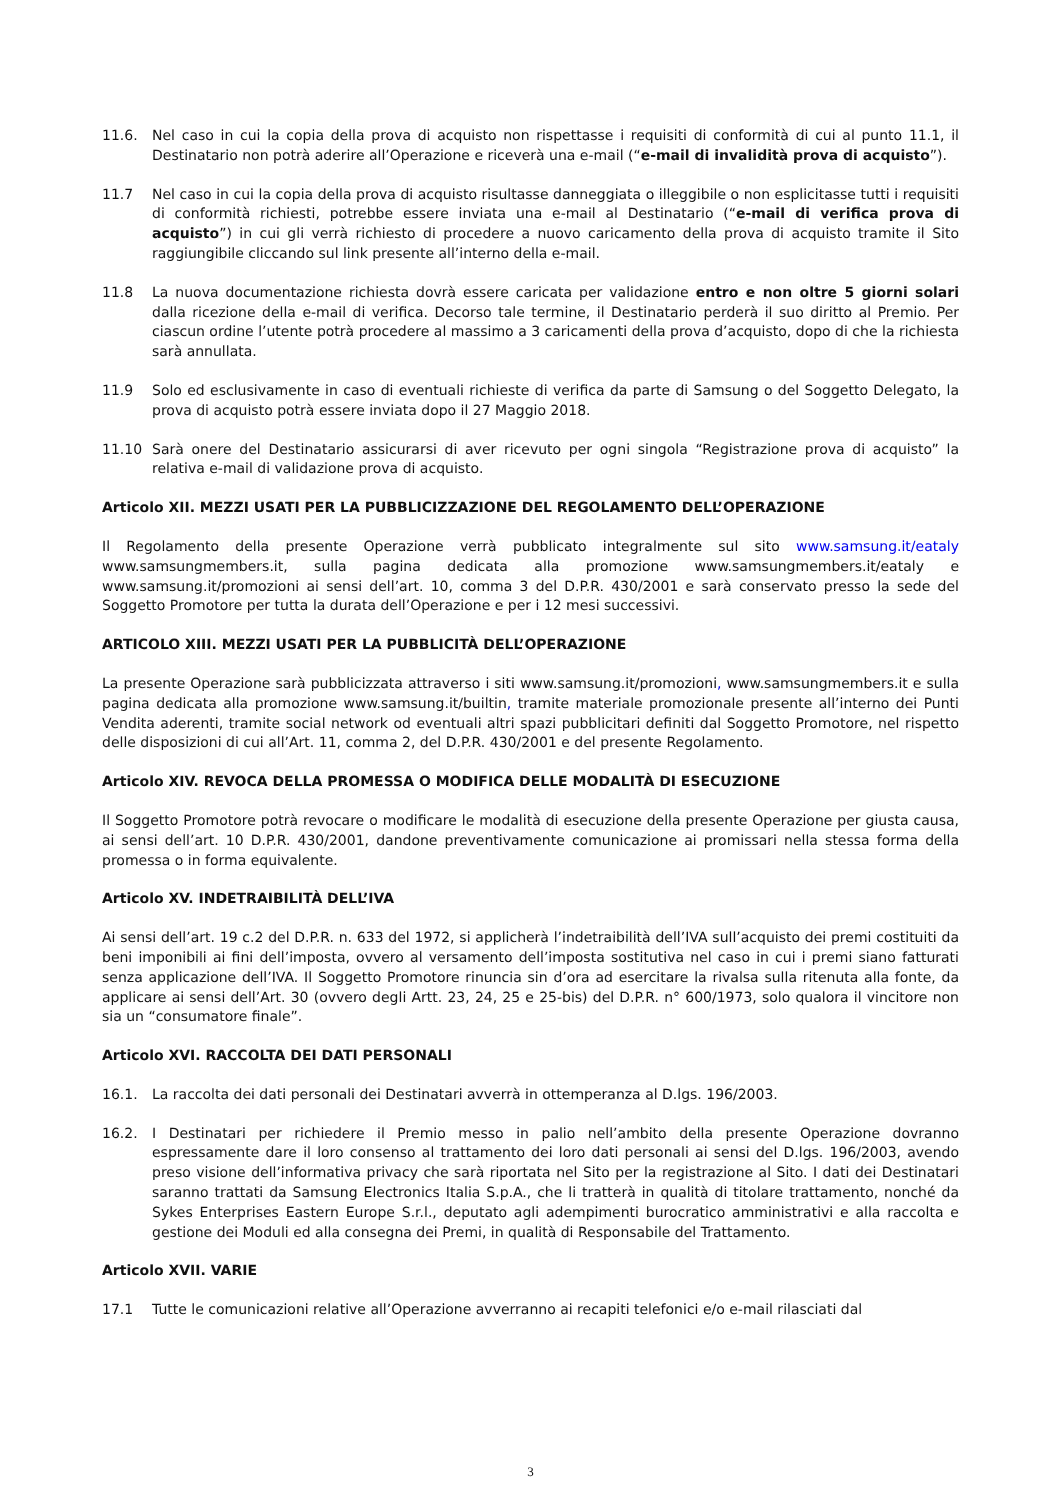11.6. Nel caso in cui la copia della prova di acquisto non rispettasse i requisiti di conformità di cui al punto 11.1, il Destinatario non potrà aderire all’Operazione e riceverà una e-mail (“e-mail di invalidità prova di acquisto”).
11.7 Nel caso in cui la copia della prova di acquisto risultasse danneggiata o illeggibile o non esplicitasse tutti i requisiti di conformità richiesti, potrebbe essere inviata una e-mail al Destinatario (“e-mail di verifica prova di acquisto”) in cui gli verrà richiesto di procedere a nuovo caricamento della prova di acquisto tramite il Sito raggiungibile cliccando sul link presente all’interno della e-mail.
11.8 La nuova documentazione richiesta dovrà essere caricata per validazione entro e non oltre 5 giorni solari dalla ricezione della e-mail di verifica. Decorso tale termine, il Destinatario perderà il suo diritto al Premio. Per ciascun ordine l’utente potrà procedere al massimo a 3 caricamenti della prova d’acquisto, dopo di che la richiesta sarà annullata.
11.9 Solo ed esclusivamente in caso di eventuali richieste di verifica da parte di Samsung o del Soggetto Delegato, la prova di acquisto potrà essere inviata dopo il 27 Maggio 2018.
11.10 Sarà onere del Destinatario assicurarsi di aver ricevuto per ogni singola “Registrazione prova di acquisto” la relativa e-mail di validazione prova di acquisto.
Articolo XII. MEZZI USATI PER LA PUBBLICIZZAZIONE DEL REGOLAMENTO DELL’OPERAZIONE
Il Regolamento della presente Operazione verrà pubblicato integralmente sul sito www.samsung.it/eataly www.samsungmembers.it, sulla pagina dedicata alla promozione www.samsungmembers.it/eataly e www.samsung.it/promozioni ai sensi dell’art. 10, comma 3 del D.P.R. 430/2001 e sarà conservato presso la sede del Soggetto Promotore per tutta la durata dell’Operazione e per i 12 mesi successivi.
ARTICOLO XIII. MEZZI USATI PER LA PUBBLICITÀ DELL’OPERAZIONE
La presente Operazione sarà pubblicizzata attraverso i siti www.samsung.it/promozioni, www.samsungmembers.it e sulla pagina dedicata alla promozione www.samsung.it/builtin, tramite materiale promozionale presente all’interno dei Punti Vendita aderenti, tramite social network od eventuali altri spazi pubblicitari definiti dal Soggetto Promotore, nel rispetto delle disposizioni di cui all’Art. 11, comma 2, del D.P.R. 430/2001 e del presente Regolamento.
Articolo XIV. REVOCA DELLA PROMESSA O MODIFICA DELLE MODALITÀ DI ESECUZIONE
Il Soggetto Promotore potrà revocare o modificare le modalità di esecuzione della presente Operazione per giusta causa, ai sensi dell’art. 10 D.P.R. 430/2001, dandone preventivamente comunicazione ai promissari nella stessa forma della promessa o in forma equivalente.
Articolo XV. INDETRAIBILITÀ DELL’IVA
Ai sensi dell’art. 19 c.2 del D.P.R. n. 633 del 1972, si applicherà l’indetraibilità dell’IVA sull’acquisto dei premi costituiti da beni imponibili ai fini dell’imposta, ovvero al versamento dell’imposta sostitutiva nel caso in cui i premi siano fatturati senza applicazione dell’IVA. Il Soggetto Promotore rinuncia sin d’ora ad esercitare la rivalsa sulla ritenuta alla fonte, da applicare ai sensi dell’Art. 30 (ovvero degli Artt. 23, 24, 25 e 25-bis) del D.P.R. n° 600/1973, solo qualora il vincitore non sia un “consumatore finale”.
Articolo XVI. RACCOLTA DEI DATI PERSONALI
16.1. La raccolta dei dati personali dei Destinatari avverrà in ottemperanza al D.lgs. 196/2003.
16.2. I Destinatari per richiedere il Premio messo in palio nell’ambito della presente Operazione dovranno espressamente dare il loro consenso al trattamento dei loro dati personali ai sensi del D.lgs. 196/2003, avendo preso visione dell’informativa privacy che sarà riportata nel Sito per la registrazione al Sito. I dati dei Destinatari saranno trattati da Samsung Electronics Italia S.p.A., che li tratterà in qualità di titolare trattamento, nonché da Sykes Enterprises Eastern Europe S.r.l., deputato agli adempimenti burocratico amministrativi e alla raccolta e gestione dei Moduli ed alla consegna dei Premi, in qualità di Responsabile del Trattamento.
Articolo XVII. VARIE
17.1 Tutte le comunicazioni relative all’Operazione avverranno ai recapiti telefonici e/o e-mail rilasciati dal
3